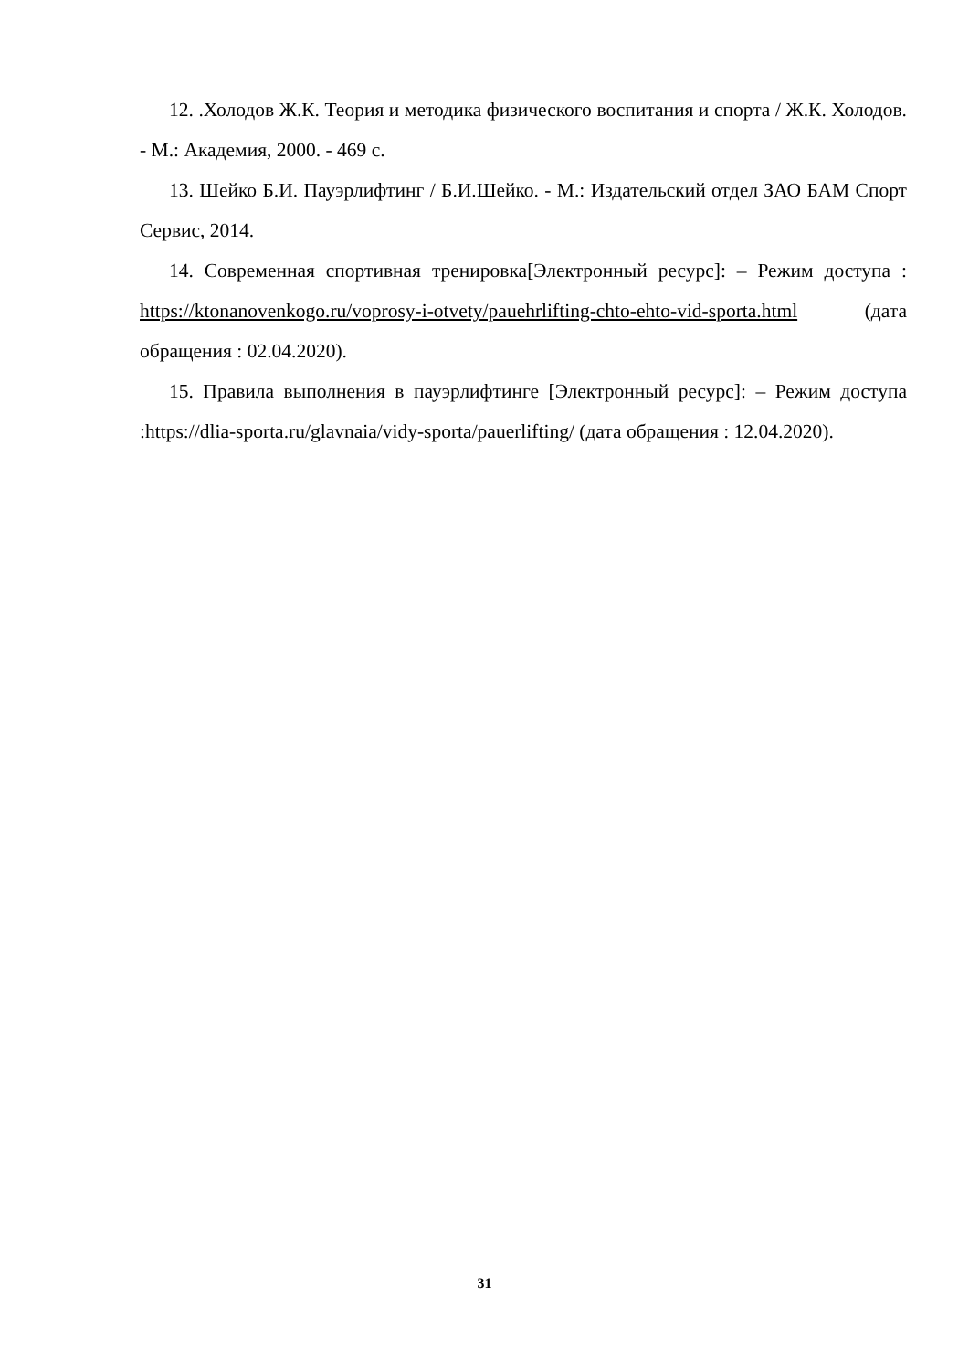12. .Холодов Ж.К. Теория и методика физического воспитания и спорта / Ж.К. Холодов. - М.: Академия, 2000. - 469 с.
13. Шейко Б.И. Пауэрлифтинг / Б.И.Шейко. - М.: Издательский отдел ЗАО БАМ Спорт Сервис, 2014.
14. Современная спортивная тренировка[Электронный ресурс]: – Режим доступа : https://ktonanovenkogo.ru/voprosy-i-otvety/pauehrlifting-chto-ehto-vid-sporta.html (дата обращения : 02.04.2020).
15. Правила выполнения в пауэрлифтинге [Электронный ресурс]: – Режим доступа :https://dlia-sporta.ru/glavnaia/vidy-sporta/pauerlifting/ (дата обращения : 12.04.2020).
31